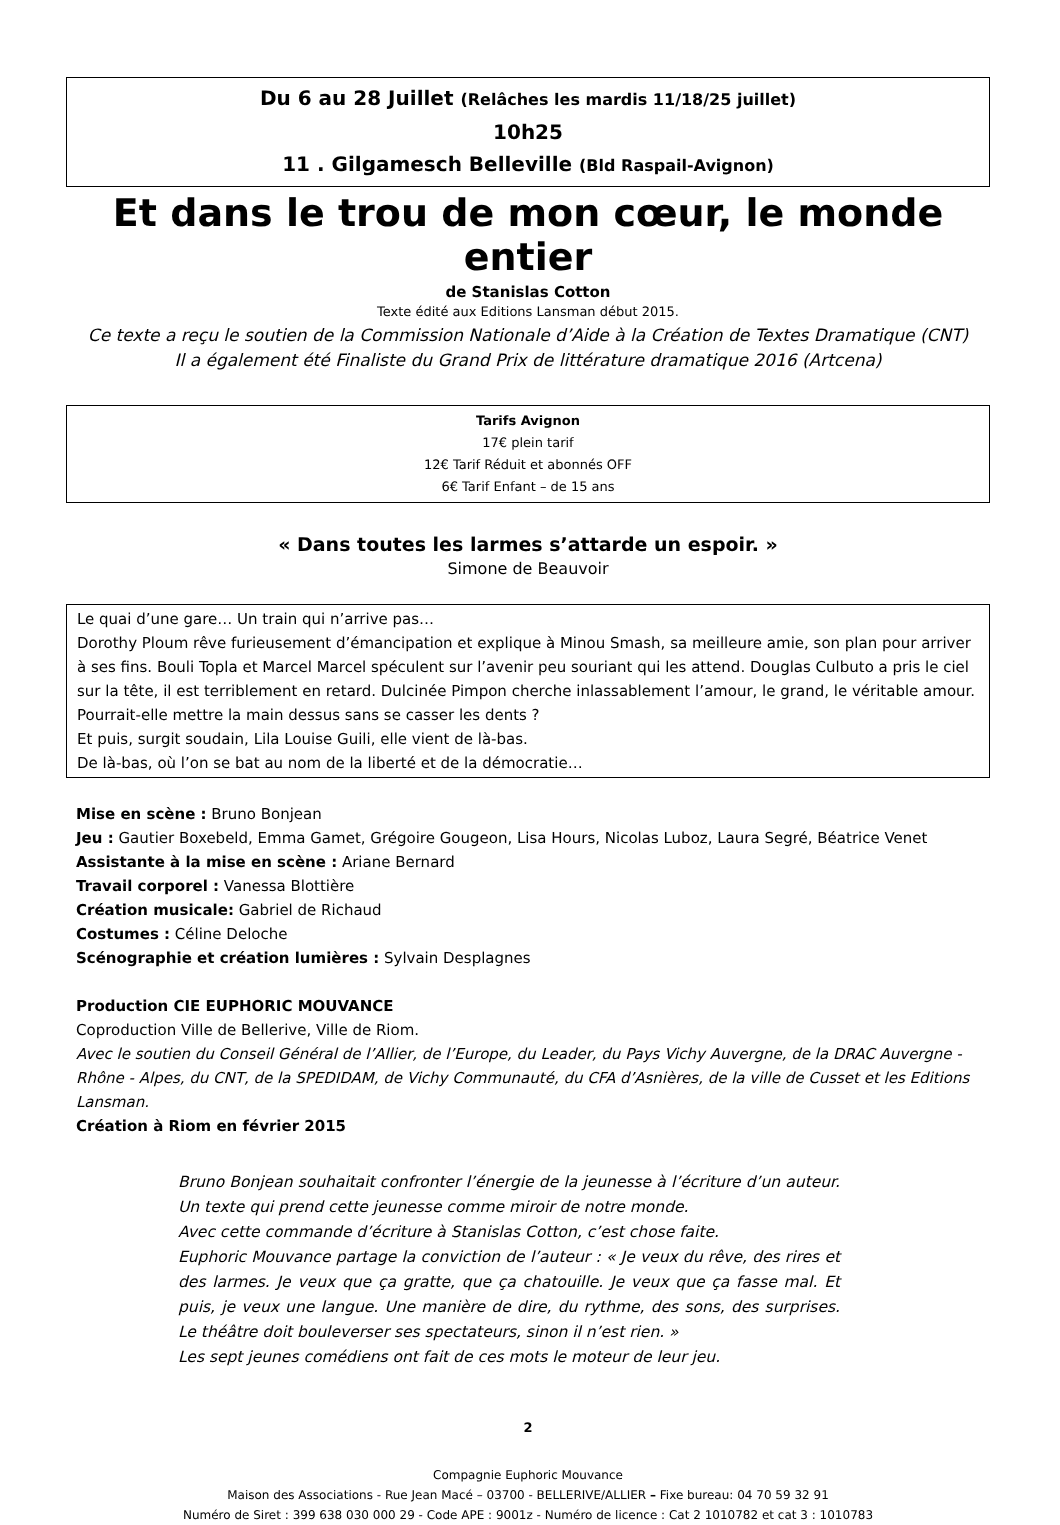Du 6 au 28 Juillet (Relâches les mardis 11/18/25 juillet)
10h25
11 . Gilgamesch Belleville (Bld Raspail-Avignon)
Et dans le trou de mon cœur, le monde entier
de Stanislas Cotton
Texte édité aux Editions Lansman début 2015.
Ce texte a reçu le soutien de la Commission Nationale d’Aide à la Création de Textes Dramatique (CNT)
Il a également été Finaliste du Grand Prix de littérature dramatique 2016 (Artcena)
Tarifs Avignon
17€ plein tarif
12€ Tarif Réduit et abonnés OFF
6€ Tarif Enfant – de 15 ans
« Dans toutes les larmes s’attarde un espoir. »
Simone de Beauvoir
Le quai d’une gare… Un train qui n’arrive pas…
Dorothy Ploum rêve furieusement d’émancipation et explique à Minou Smash, sa meilleure amie, son plan pour arriver à ses fins. Bouli Topla et Marcel Marcel spéculent sur l’avenir peu souriant qui les attend. Douglas Culbuto a pris le ciel sur la tête, il est terriblement en retard. Dulcinée Pimpon cherche inlassablement l’amour, le grand, le véritable amour. Pourrait-elle mettre la main dessus sans se casser les dents ?
Et puis, surgit soudain, Lila Louise Guili, elle vient de là-bas.
De là-bas, où l’on se bat au nom de la liberté et de la démocratie…
Mise en scène : Bruno Bonjean
Jeu : Gautier Boxebeld, Emma Gamet, Grégoire Gougeon, Lisa Hours, Nicolas Luboz, Laura Segré, Béatrice Venet
Assistante à la mise en scène : Ariane Bernard
Travail corporel : Vanessa Blottière
Création musicale: Gabriel de Richaud
Costumes : Céline Deloche
Scénographie et création lumières : Sylvain Desplagnes
Production CIE EUPHORIC MOUVANCE
Coproduction Ville de Bellerive, Ville de Riom.
Avec le soutien du Conseil Général de l’Allier, de l’Europe, du Leader, du Pays Vichy Auvergne, de la DRAC Auvergne - Rhône - Alpes, du CNT, de la SPEDIDAM, de Vichy Communauté, du CFA d’Asnières, de la ville de Cusset et les Editions Lansman.
Création à Riom en février 2015
Bruno Bonjean souhaitait confronter l’énergie de la jeunesse à l’écriture d’un auteur. Un texte qui prend cette jeunesse comme miroir de notre monde.
Avec cette commande d’écriture à Stanislas Cotton, c’est chose faite.
Euphoric Mouvance partage la conviction de l’auteur : « Je veux du rêve, des rires et des larmes. Je veux que ça gratte, que ça chatouille. Je veux que ça fasse mal. Et puis, je veux une langue. Une manière de dire, du rythme, des sons, des surprises. Le théâtre doit bouleverser ses spectateurs, sinon il n’est rien. »
Les sept jeunes comédiens ont fait de ces mots le moteur de leur jeu.
2
Compagnie Euphoric Mouvance
Maison des Associations - Rue Jean Macé – 03700 - BELLERIVE/ALLIER – Fixe bureau: 04 70 59 32 91
Numéro de Siret : 399 638 030 000 29 - Code APE : 9001z - Numéro de licence : Cat 2 1010782 et cat 3 : 1010783